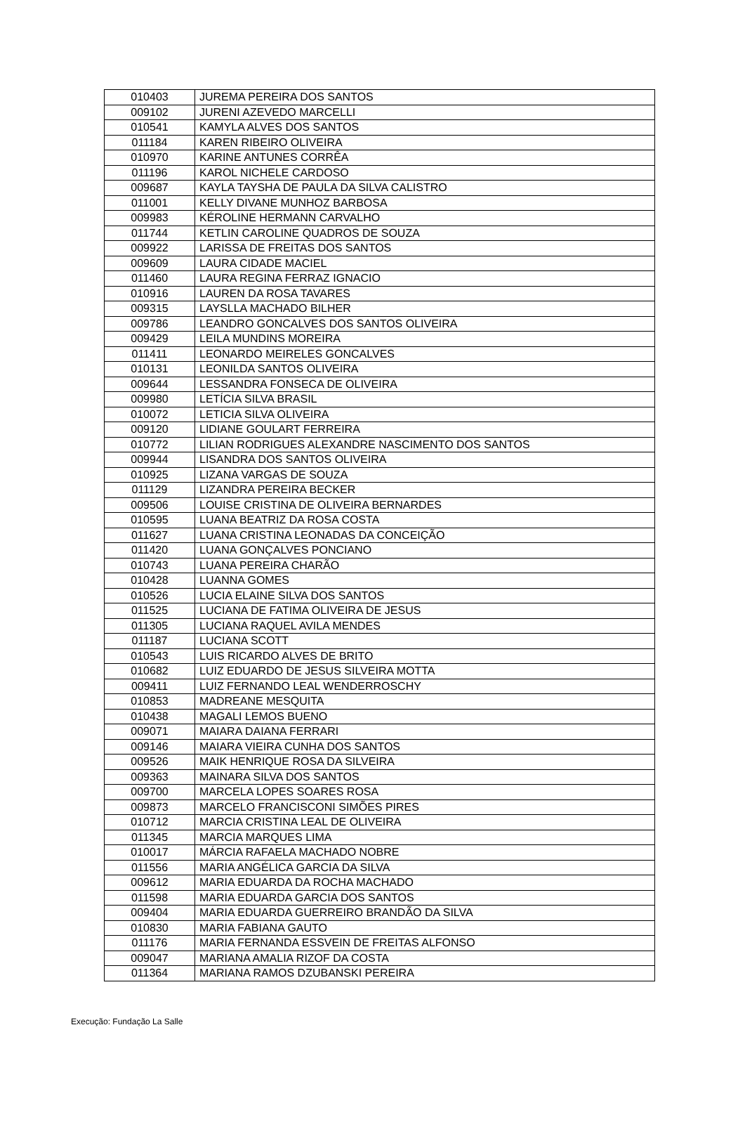| 010403 | JUREMA PEREIRA DOS SANTOS |
| 009102 | JURENI AZEVEDO MARCELLI |
| 010541 | KAMYLA ALVES DOS SANTOS |
| 011184 | KAREN RIBEIRO OLIVEIRA |
| 010970 | KARINE ANTUNES CORRÊA |
| 011196 | KAROL NICHELE CARDOSO |
| 009687 | KAYLA TAYSHA DE PAULA DA SILVA CALISTRO |
| 011001 | KELLY DIVANE MUNHOZ BARBOSA |
| 009983 | KÉROLINE HERMANN CARVALHO |
| 011744 | KETLIN CAROLINE QUADROS DE SOUZA |
| 009922 | LARISSA DE FREITAS DOS SANTOS |
| 009609 | LAURA CIDADE MACIEL |
| 011460 | LAURA REGINA FERRAZ IGNACIO |
| 010916 | LAUREN DA ROSA TAVARES |
| 009315 | LAYSLLA MACHADO BILHER |
| 009786 | LEANDRO GONCALVES DOS SANTOS OLIVEIRA |
| 009429 | LEILA MUNDINS MOREIRA |
| 011411 | LEONARDO MEIRELES GONCALVES |
| 010131 | LEONILDA SANTOS OLIVEIRA |
| 009644 | LESSANDRA FONSECA DE OLIVEIRA |
| 009980 | LETÍCIA SILVA BRASIL |
| 010072 | LETICIA SILVA OLIVEIRA |
| 009120 | LIDIANE GOULART FERREIRA |
| 010772 | LILIAN RODRIGUES ALEXANDRE NASCIMENTO DOS SANTOS |
| 009944 | LISANDRA DOS SANTOS OLIVEIRA |
| 010925 | LIZANA VARGAS DE SOUZA |
| 011129 | LIZANDRA PEREIRA BECKER |
| 009506 | LOUISE CRISTINA DE OLIVEIRA BERNARDES |
| 010595 | LUANA BEATRIZ DA ROSA COSTA |
| 011627 | LUANA CRISTINA LEONADAS DA CONCEIÇÃO |
| 011420 | LUANA GONÇALVES PONCIANO |
| 010743 | LUANA PEREIRA CHARÃO |
| 010428 | LUANNA GOMES |
| 010526 | LUCIA ELAINE SILVA DOS SANTOS |
| 011525 | LUCIANA DE FATIMA OLIVEIRA DE JESUS |
| 011305 | LUCIANA RAQUEL AVILA MENDES |
| 011187 | LUCIANA SCOTT |
| 010543 | LUIS RICARDO ALVES DE BRITO |
| 010682 | LUIZ EDUARDO DE JESUS SILVEIRA MOTTA |
| 009411 | LUIZ FERNANDO LEAL WENDERROSCHY |
| 010853 | MADREANE MESQUITA |
| 010438 | MAGALI LEMOS BUENO |
| 009071 | MAIARA DAIANA FERRARI |
| 009146 | MAIARA VIEIRA CUNHA DOS SANTOS |
| 009526 | MAIK HENRIQUE ROSA DA SILVEIRA |
| 009363 | MAINARA SILVA DOS SANTOS |
| 009700 | MARCELA LOPES SOARES ROSA |
| 009873 | MARCELO FRANCISCONI SIMÕES PIRES |
| 010712 | MARCIA CRISTINA LEAL DE OLIVEIRA |
| 011345 | MARCIA MARQUES LIMA |
| 010017 | MÁRCIA RAFAELA MACHADO NOBRE |
| 011556 | MARIA ANGÉLICA GARCIA DA SILVA |
| 009612 | MARIA EDUARDA DA ROCHA MACHADO |
| 011598 | MARIA EDUARDA GARCIA DOS SANTOS |
| 009404 | MARIA EDUARDA GUERREIRO BRANDÃO DA SILVA |
| 010830 | MARIA FABIANA GAUTO |
| 011176 | MARIA FERNANDA ESSVEIN DE FREITAS ALFONSO |
| 009047 | MARIANA AMALIA RIZOF DA COSTA |
| 011364 | MARIANA RAMOS DZUBANSKI PEREIRA |
Execução: Fundação La Salle